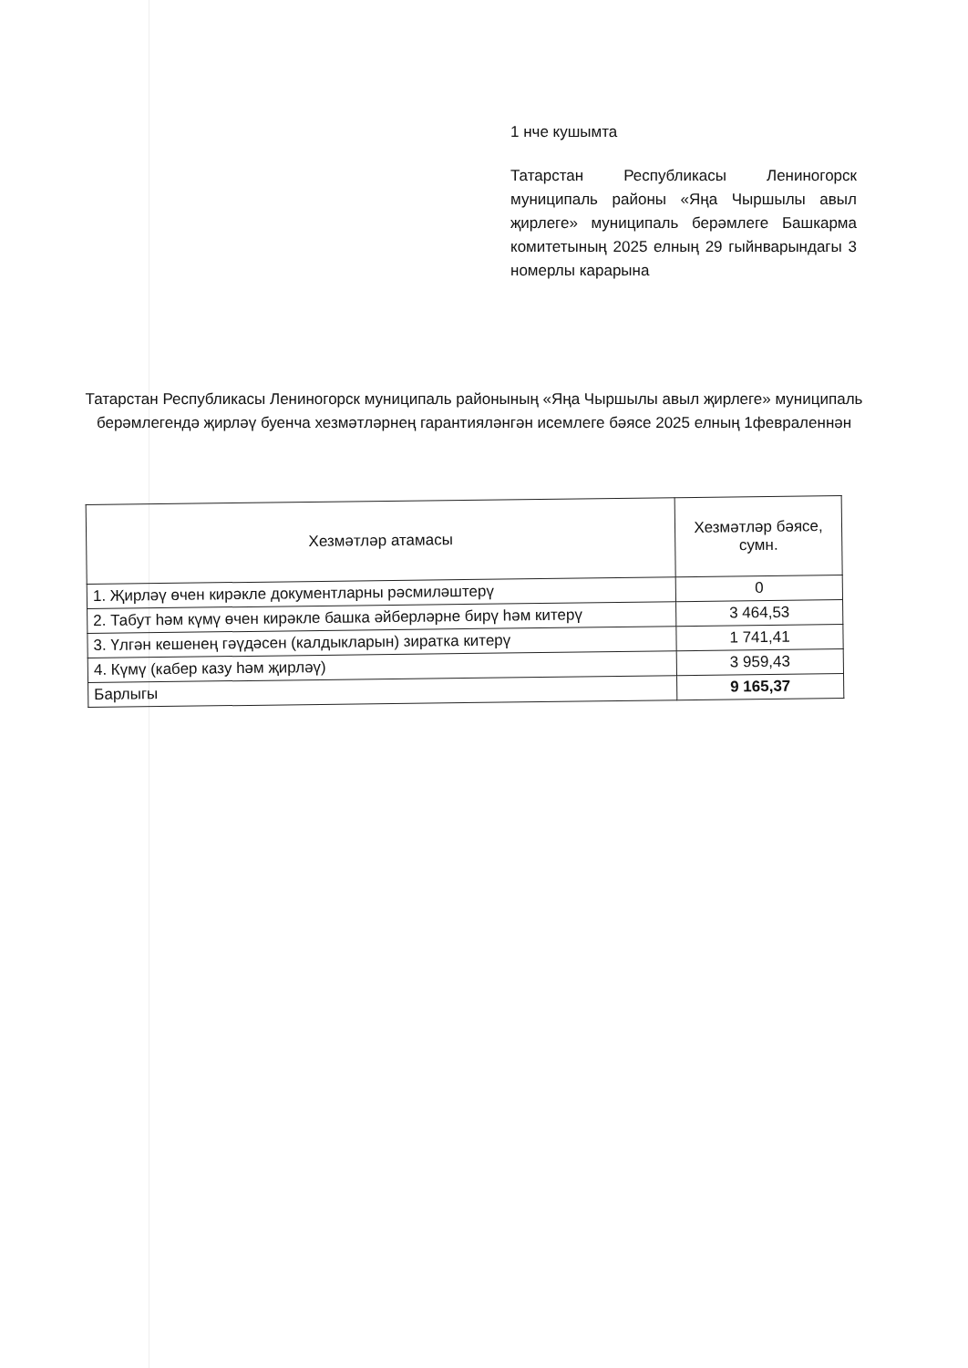1 нче кушымта
Татарстан Республикасы Лениногорск муниципаль районы «Яңа Чыршылы авыл җирлеге» муниципаль берәмлеге Башкарма комитетының 2025 елның 29 гыйнварындагы 3 номерлы карарына
Татарстан Республикасы Лениногорск муниципаль районының «Яңа Чыршылы авыл җирлеге» муниципаль берәмлегендә җирләү буенча хезмәтләрнең гарантияләнгән исемлеге бәясе 2025 елның 1февраленнән
| Хезмәтләр атамасы | Хезмәтләр бәясе, сумн. |
| --- | --- |
| 1. Җирләү өчен кирәкле документларны рәсмиләштерү | 0 |
| 2. Табут һәм күмү өчен кирәкле башка әйберләрне бирү һәм китерү | 3 464,53 |
| 3. Үлгән кешенең гәүдәсен (калдыкларын) зиратка китерү | 1 741,41 |
| 4. Күмү (кабер казу һәм җирләү) | 3 959,43 |
| Барлыгы | 9 165,37 |